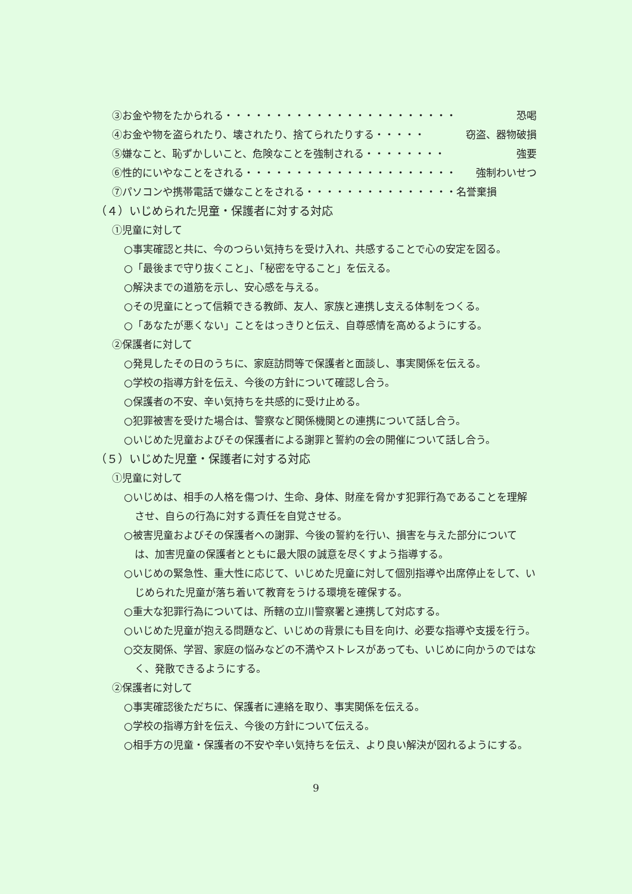③お金や物をたかられる・・・・・・・・・・・・・・・・・・・・・・・ 恐喝
④お金や物を盗られたり、壊されたり、捨てられたりする・・・・・ 窃盗、器物破損
⑤嫌なこと、恥ずかしいこと、危険なことを強制される・・・・・・・・ 強要
⑥性的にいやなことをされる・・・・・・・・・・・・・・・・・・・・・ 強制わいせつ
⑦パソコンや携帯電話で嫌なことをされる・・・・・・・・・・・・・・・名誉棄損
（４）いじめられた児童・保護者に対する対応
①児童に対して
○事実確認と共に、今のつらい気持ちを受け入れ、共感することで心の安定を図る。
○「最後まで守り抜くこと」、「秘密を守ること」を伝える。
○解決までの道筋を示し、安心感を与える。
○その児童にとって信頼できる教師、友人、家族と連携し支える体制をつくる。
○「あなたが悪くない」ことをはっきりと伝え、自尊感情を高めるようにする。
②保護者に対して
○発見したその日のうちに、家庭訪問等で保護者と面談し、事実関係を伝える。
○学校の指導方針を伝え、今後の方針について確認し合う。
○保護者の不安、辛い気持ちを共感的に受け止める。
○犯罪被害を受けた場合は、警察など関係機関との連携について話し合う。
○いじめた児童およびその保護者による謝罪と誓約の会の開催について話し合う。
（５）いじめた児童・保護者に対する対応
①児童に対して
○いじめは、相手の人格を傷つけ、生命、身体、財産を脅かす犯罪行為であることを理解させ、自らの行為に対する責任を自覚させる。
○被害児童およびその保護者への謝罪、今後の誓約を行い、損害を与えた部分については、加害児童の保護者とともに最大限の誠意を尽くすよう指導する。
○いじめの緊急性、重大性に応じて、いじめた児童に対して個別指導や出席停止をして、いじめられた児童が落ち着いて教育をうける環境を確保する。
○重大な犯罪行為については、所轄の立川警察署と連携して対応する。
○いじめた児童が抱える問題など、いじめの背景にも目を向け、必要な指導や支援を行う。
○交友関係、学習、家庭の悩みなどの不満やストレスがあっても、いじめに向かうのではなく、発散できるようにする。
②保護者に対して
○事実確認後ただちに、保護者に連絡を取り、事実関係を伝える。
○学校の指導方針を伝え、今後の方針について伝える。
○相手方の児童・保護者の不安や辛い気持ちを伝え、より良い解決が図れるようにする。
9